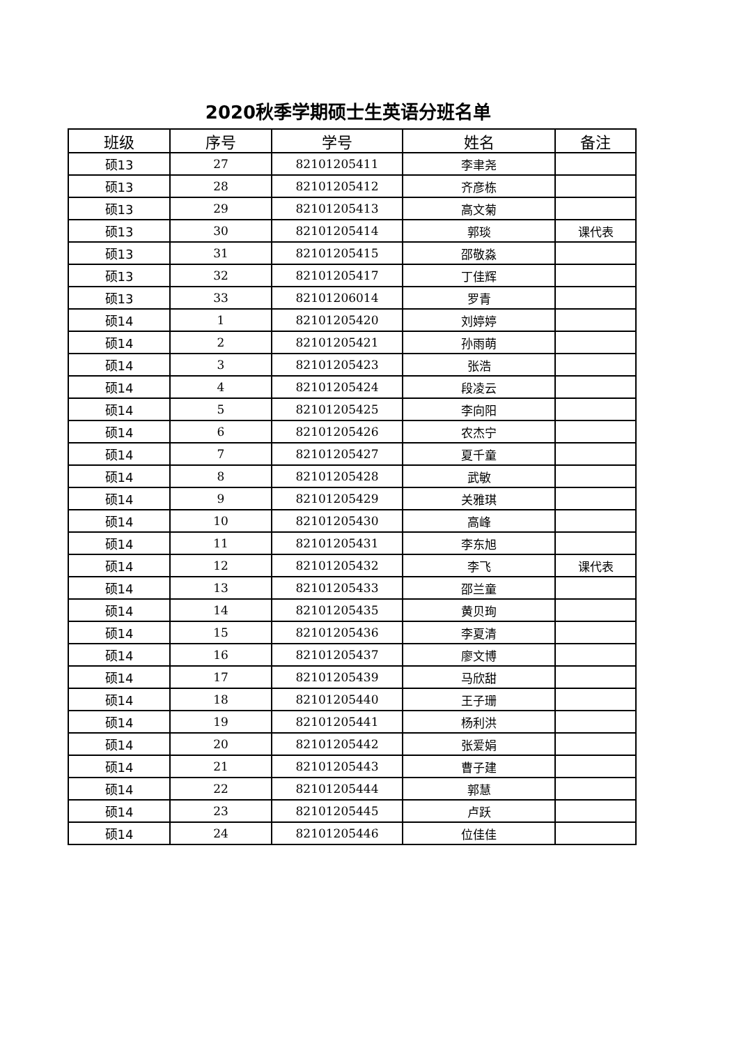2020秋季学期硕士生英语分班名单
| 班级 | 序号 | 学号 | 姓名 | 备注 |
| --- | --- | --- | --- | --- |
| 硕13 | 27 | 82101205411 | 李聿尧 | |
| 硕13 | 28 | 82101205412 | 齐彦栋 | |
| 硕13 | 29 | 82101205413 | 高文菊 | |
| 硕13 | 30 | 82101205414 | 郭琰 | 课代表 |
| 硕13 | 31 | 82101205415 | 邵敬淼 | |
| 硕13 | 32 | 82101205417 | 丁佳辉 | |
| 硕13 | 33 | 82101206014 | 罗青 | |
| 硕14 | 1 | 82101205420 | 刘婷婷 | |
| 硕14 | 2 | 82101205421 | 孙雨萌 | |
| 硕14 | 3 | 82101205423 | 张浩 | |
| 硕14 | 4 | 82101205424 | 段凌云 | |
| 硕14 | 5 | 82101205425 | 李向阳 | |
| 硕14 | 6 | 82101205426 | 农杰宁 | |
| 硕14 | 7 | 82101205427 | 夏千童 | |
| 硕14 | 8 | 82101205428 | 武敏 | |
| 硕14 | 9 | 82101205429 | 关雅琪 | |
| 硕14 | 10 | 82101205430 | 高峰 | |
| 硕14 | 11 | 82101205431 | 李东旭 | |
| 硕14 | 12 | 82101205432 | 李飞 | 课代表 |
| 硕14 | 13 | 82101205433 | 邵兰童 | |
| 硕14 | 14 | 82101205435 | 黄贝珣 | |
| 硕14 | 15 | 82101205436 | 李夏清 | |
| 硕14 | 16 | 82101205437 | 廖文博 | |
| 硕14 | 17 | 82101205439 | 马欣甜 | |
| 硕14 | 18 | 82101205440 | 王子珊 | |
| 硕14 | 19 | 82101205441 | 杨利洪 | |
| 硕14 | 20 | 82101205442 | 张爱娟 | |
| 硕14 | 21 | 82101205443 | 曹子建 | |
| 硕14 | 22 | 82101205444 | 郭慧 | |
| 硕14 | 23 | 82101205445 | 卢跃 | |
| 硕14 | 24 | 82101205446 | 位佳佳 | |